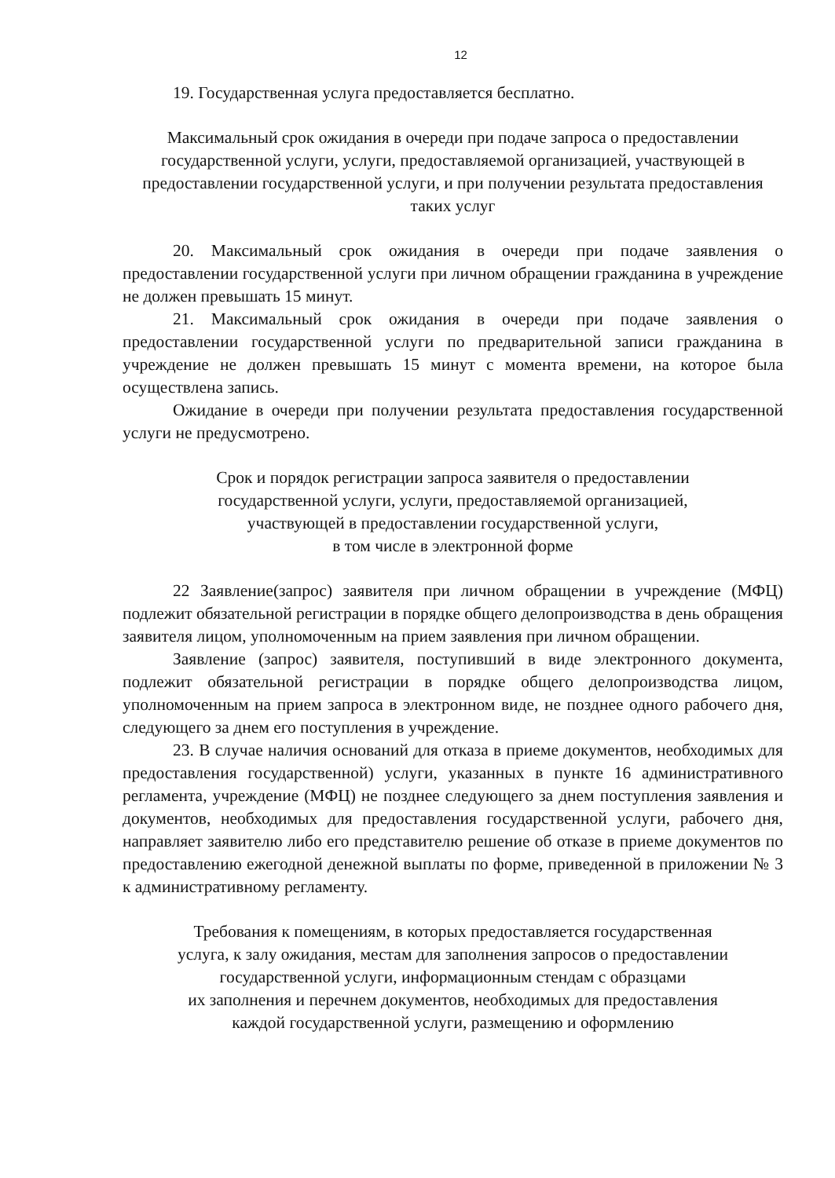12
19. Государственная услуга предоставляется бесплатно.
Максимальный срок ожидания в очереди при подаче запроса о предоставлении государственной услуги, услуги, предоставляемой организацией, участвующей в предоставлении государственной услуги, и при получении результата предоставления таких услуг
20. Максимальный срок ожидания в очереди при подаче заявления о предоставлении государственной услуги при личном обращении гражданина в учреждение не должен превышать 15 минут.
21. Максимальный срок ожидания в очереди при подаче заявления о предоставлении государственной услуги по предварительной записи гражданина в учреждение не должен превышать 15 минут с момента времени, на которое была осуществлена запись.
Ожидание в очереди при получении результата предоставления государственной услуги не предусмотрено.
Срок и порядок регистрации запроса заявителя о предоставлении
государственной услуги, услуги, предоставляемой организацией,
участвующей в предоставлении государственной услуги,
в том числе в электронной форме
22 Заявление(запрос) заявителя при личном обращении в учреждение (МФЦ) подлежит обязательной регистрации в порядке общего делопроизводства в день обращения заявителя лицом, уполномоченным на прием заявления при личном обращении.
Заявление (запрос) заявителя, поступивший в виде электронного документа, подлежит обязательной регистрации в порядке общего делопроизводства лицом, уполномоченным на прием запроса в электронном виде, не позднее одного рабочего дня, следующего за днем его поступления в учреждение.
23. В случае наличия оснований для отказа в приеме документов, необходимых для предоставления государственной) услуги, указанных в пункте 16 административного регламента, учреждение (МФЦ) не позднее следующего за днем поступления заявления и документов, необходимых для предоставления государственной услуги, рабочего дня, направляет заявителю либо его представителю решение об отказе в приеме документов по предоставлению ежегодной денежной выплаты по форме, приведенной в приложении № 3 к административному регламенту.
Требования к помещениям, в которых предоставляется государственная
услуга, к залу ожидания, местам для заполнения запросов о предоставлении
государственной услуги, информационным стендам с образцами
их заполнения и перечнем документов, необходимых для предоставления
каждой государственной услуги, размещению и оформлению